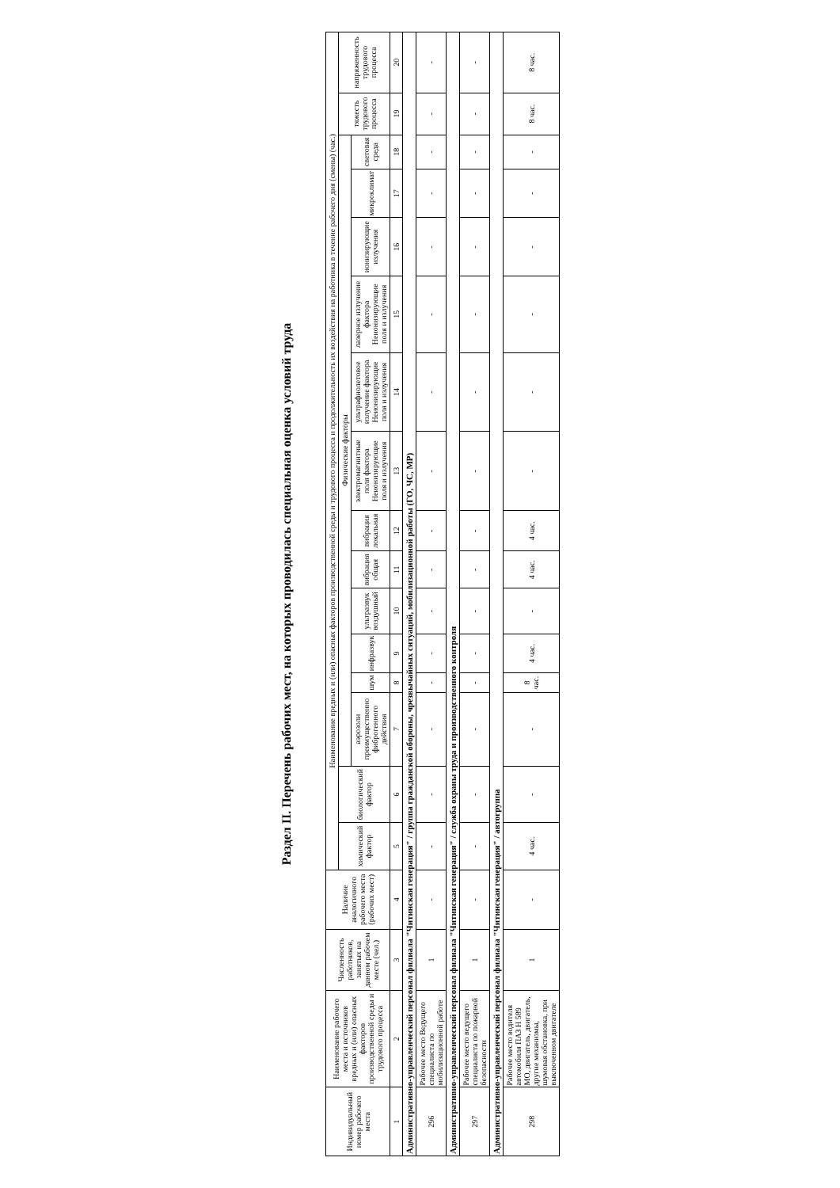Раздел II. Перечень рабочих мест, на которых проводилась специальная оценка условий труда
| Индивидуальный номер рабочего места | Наименование рабочего места и источников вредных и (или) опасных факторов производственной среды и трудового процесса | Численность работников, занятых на данном рабочем месте (чел.) | Наличие аналогичного рабочего места (рабочих мест) | Наименование вредных и (или) опасных факторов производственной среды и трудового процесса и продолжительность их воздействия на работника в течение рабочего дня (смены) (час.) | | | | | | | | | | | | | | | |
| --- | --- | --- | --- | --- | --- | --- | --- | --- | --- | --- | --- | --- | --- | --- | --- | --- | --- | --- | --- |
| | | | | химический фактор | биологический фактор | Физические факторы | | | | | | | | | | | | тяжесть трудового процесса | напряженность трудового процесса |
| | | | | | | аэрозоли преимущественно фиброгенного действия | шум | инфразвук | ультразвук воздушный | вибрация общая | вибрация локальная | электромагнитные поля фактора Неионизирующие поля и излучения | ультрафиолетовое излучение фактора Неионизирующие поля и излучения | лазерное излучение фактора Неионизирующие поля и излучения | ионизирующие излучения | микроклимат | световая среда | | |
| 1 | 2 | 3 | 4 | 5 | 6 | 7 | 8 | 9 | 10 | 11 | 12 | 13 | 14 | 15 | 16 | 17 | 18 | 19 | 20 |
| Административно-управленческий персонал филиала "Читинская генерация" / группа гражданской обороны, чрезвычайных ситуаций, мобилизационной работы (ГО, ЧС, МР) | | | | | | | | | | | | | | | | | | | |
| 296 | Рабочее место Ведущего специалиста по мобилизационной работе | 1 | - | - | - | - | - | - | - | - | - | - | - | - | - | - | - | - | - |
| Административно-управленческий персонал филиала "Читинская генерация" / служба охраны труда и производственного контроля | | | | | | | | | | | | | | | | | | | |
| 297 | Рабочее место ведущего специалиста по пожарной безопасности | 1 | - | - | - | - | - | - | - | - | - | - | - | - | - | - | - | - | - |
| Административно-управленческий персонал филиала "Читинская генерация" / автогруппа | | | | | | | | | | | | | | | | | | | |
| 298 | Рабочее место водителя автомобиля ПАЗ Н 589 МО, двигатель, двигатель, другие механизмы, шумовая обстановка, при выключенном двигателе | 1 | - | 4 час. | - | - | 8 час. | 4 час. | - | 4 час. | 4 час. | - | - | - | - | - | - | 8 час. | 8 час. |